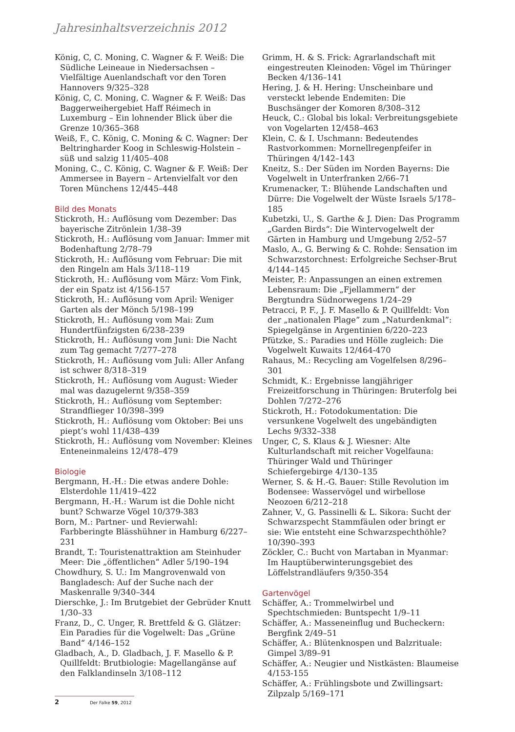Jahresinhaltsverzeichnis 2012
König, C, C. Moning, C. Wagner & F. Weiß: Die Südliche Leineaue in Niedersachsen – Vielfältige Auenlandschaft vor den Toren Hannovers 9/325–328
König, C, C. Moning, C. Wagner & F. Weiß: Das Baggerweihergebiet Haff Réimech in Luxemburg – Ein lohnender Blick über die Grenze 10/365–368
Weiß, F., C. König, C. Moning & C. Wagner: Der Beltringharder Koog in Schleswig-Holstein – süß und salzig 11/405–408
Moning, C., C. König, C. Wagner & F. Weiß: Der Ammersee in Bayern – Artenvielfalt vor den Toren Münchens 12/445–448
Bild des Monats
Stickroth, H.: Auflösung vom Dezember: Das bayerische Zitrönlein 1/38–39
Stickroth, H.: Auflösung vom Januar: Immer mit Bodenhaftung 2/78–79
Stickroth, H.: Auflösung vom Februar: Die mit den Ringeln am Hals 3/118–119
Stickroth, H.: Auflösung vom März: Vom Fink, der ein Spatz ist 4/156-157
Stickroth, H.: Auflösung vom April: Weniger Garten als der Mönch 5/198–199
Stickroth, H.: Auflösung vom Mai: Zum Hundertfünfzigsten 6/238–239
Stickroth, H.: Auflösung vom Juni: Die Nacht zum Tag gemacht 7/277–278
Stickroth, H.: Auflösung vom Juli: Aller Anfang ist schwer 8/318–319
Stickroth, H.: Auflösung vom August: Wieder mal was dazugelernt 9/358–359
Stickroth, H.: Auflösung vom September: Strandflieger 10/398–399
Stickroth, H.: Auflösung vom Oktober: Bei uns piept’s wohl 11/438–439
Stickroth, H.: Auflösung vom November: Kleines Enteneinmaleins 12/478–479
Biologie
Bergmann, H.-H.: Die etwas andere Dohle: Elsterdohle 11/419–422
Bergmann, H.-H.: Warum ist die Dohle nicht bunt? Schwarze Vögel 10/379-383
Born, M.: Partner- und Revierwahl: Farbberingte Blässhühner in Hamburg 6/227–231
Brandt, T.: Touristenattraktion am Steinhuder Meer: Die „öffentlichen“ Adler 5/190–194
Chowdhury, S. U.: Im Mangrovenwald von Bangladesch: Auf der Suche nach der Maskenralle 9/340–344
Dierschke, J.: Im Brutgebiet der Gebrüder Knutt 1/30–33
Franz, D., C. Unger, R. Brettfeld & G. Glätzer: Ein Paradies für die Vogelwelt: Das „Grüne Band“ 4/146–152
Gladbach, A., D. Gladbach, J. F. Masello & P. Quillfeldt: Brutbiologie: Magellangänse auf den Falklandinseln 3/108–112
Grimm, H. & S. Frick: Agrarlandschaft mit eingestreuten Kleinoden: Vögel im Thüringer Becken 4/136–141
Hering, J. & H. Hering: Unscheinbare und versteckt lebende Endemiten: Die Buschsänger der Komoren 8/308–312
Heuck, C.: Global bis lokal: Verbreitungsgebiete von Vogelarten 12/458–463
Klein, C. & I. Uschmann: Bedeutendes Rastvorkommen: Mornellregenpfeifer in Thüringen 4/142–143
Kneitz, S.: Der Süden im Norden Bayerns: Die Vogelwelt in Unterfranken 2/66–71
Krumenacker, T.: Blühende Landschaften und Dürre: Die Vogelwelt der Wüste Israels 5/178–185
Kubetzki, U., S. Garthe & J. Dien: Das Programm „Garden Birds“: Die Wintervogelwelt der Gärten in Hamburg und Umgebung 2/52–57
Maslo, A., G. Berwing & C. Rohde: Sensation im Schwarzstorchnest: Erfolgreiche Sechser-Brut 4/144–145
Meister, P.: Anpassungen an einen extremen Lebensraum: Die „Fjellammern“ der Bergtundra Südnorwegens 1/24–29
Petracci, P. F., J. F. Masello & P. Quillfeldt: Von der „nationalen Plage” zum „Naturdenkmal”: Spiegelgänse in Argentinien 6/220–223
Pfützke, S.: Paradies und Hölle zugleich: Die Vogelwelt Kuwaits 12/464-470
Rahaus, M.: Recycling am Vogelfelsen 8/296–301
Schmidt, K.: Ergebnisse langjähriger Freizeitforschung in Thüringen: Bruterfolg bei Dohlen 7/272–276
Stickroth, H.: Fotodokumentation: Die versunkene Vogelwelt des ungebändigten Lechs 9/332–338
Unger, C, S. Klaus & J. Wiesner: Alte Kulturlandschaft mit reicher Vogelfauna: Thüringer Wald und Thüringer Schiefergebirge 4/130–135
Werner, S. & H.-G. Bauer: Stille Revolution im Bodensee: Wasservögel und wirbellose Neozoen 6/212–218
Zahner, V., G. Passinelli & L. Sikora: Sucht der Schwarzspecht Stammfäulen oder bringt er sie: Wie entsteht eine Schwarzspechthöhle? 10/390–393
Zöckler, C.: Bucht von Martaban in Myanmar: Im Hauptüberwinterungsgebiet des Löffelstrandläufers 9/350-354
Gartenvögel
Schäffer, A.: Trommelwirbel und Spechtschmieden: Buntspecht 1/9–11
Schäffer, A.: Masseneinflug und Bucheckern: Bergfink 2/49–51
Schäffer, A.: Blütenknospen und Balzrituale: Gimpel 3/89–91
Schäffer, A.: Neugier und Nistkästen: Blaumeise 4/153-155
Schäffer, A.: Frühlingsbote und Zwillingsart: Zilpzalp 5/169–171
2 Der Falke 59, 2012